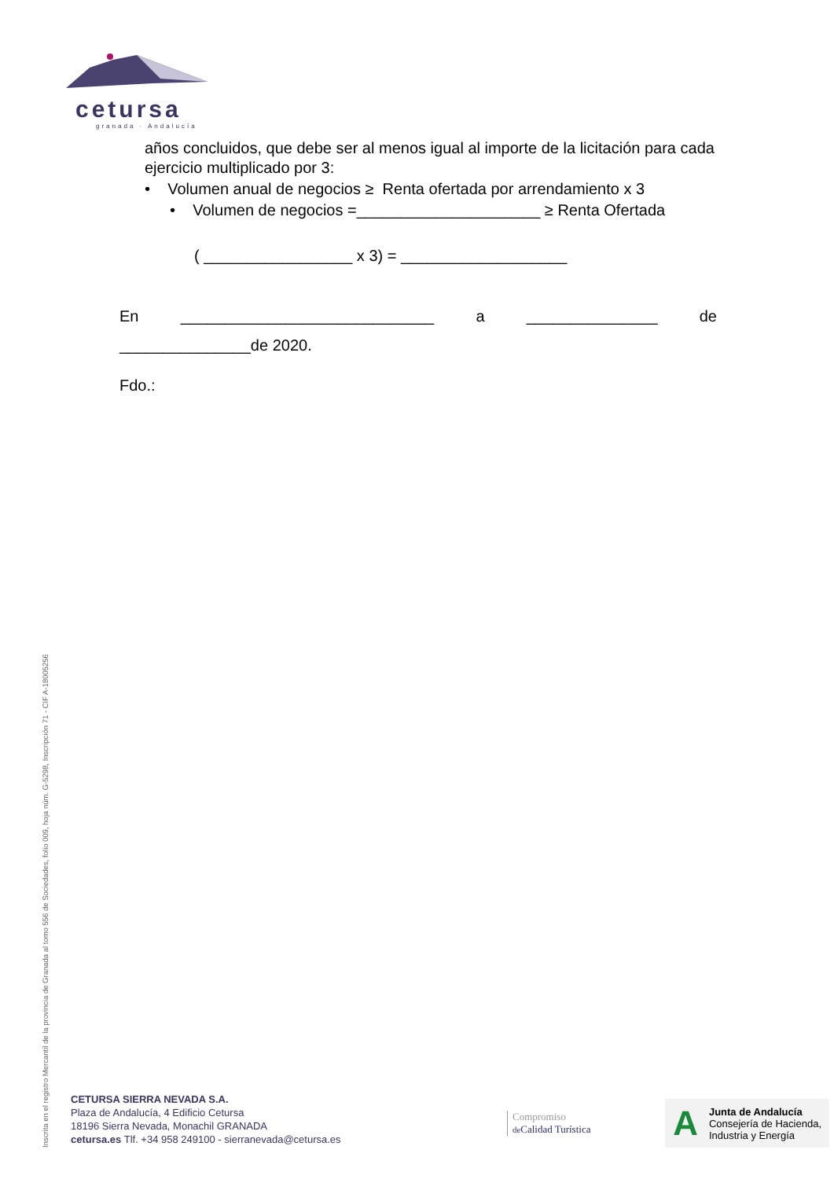cetursa
granada · Andalucía
años concluidos, que debe ser al menos igual al importe de la licitación para cada ejercicio multiplicado por 3:
• Volumen anual de negocios ≥ Renta ofertada por arrendamiento x 3
• Volumen de negocios =_____________________ ≥ Renta Ofertada
( _________________ x 3) = ___________________
En _____________________________ a _______________ de
_______________de 2020.
Fdo.:
Inscrita en el registro Mercantil de la provincia de Granada al tomo 556 de Sociedades, folio 009, hoja núm. G-5298, Inscripción 71 - CIF A-18005256
CETURSA SIERRA NEVADA S.A.
Plaza de Andalucía, 4 Edificio Cetursa
18196 Sierra Nevada, Monachil GRANADA
cetursa.es Tlf. +34 958 249100 - sierranevada@cetursa.es
Compromiso
de Calidad Turística
A Junta de Andalucía
Consejería de Hacienda,
Industria y Energía